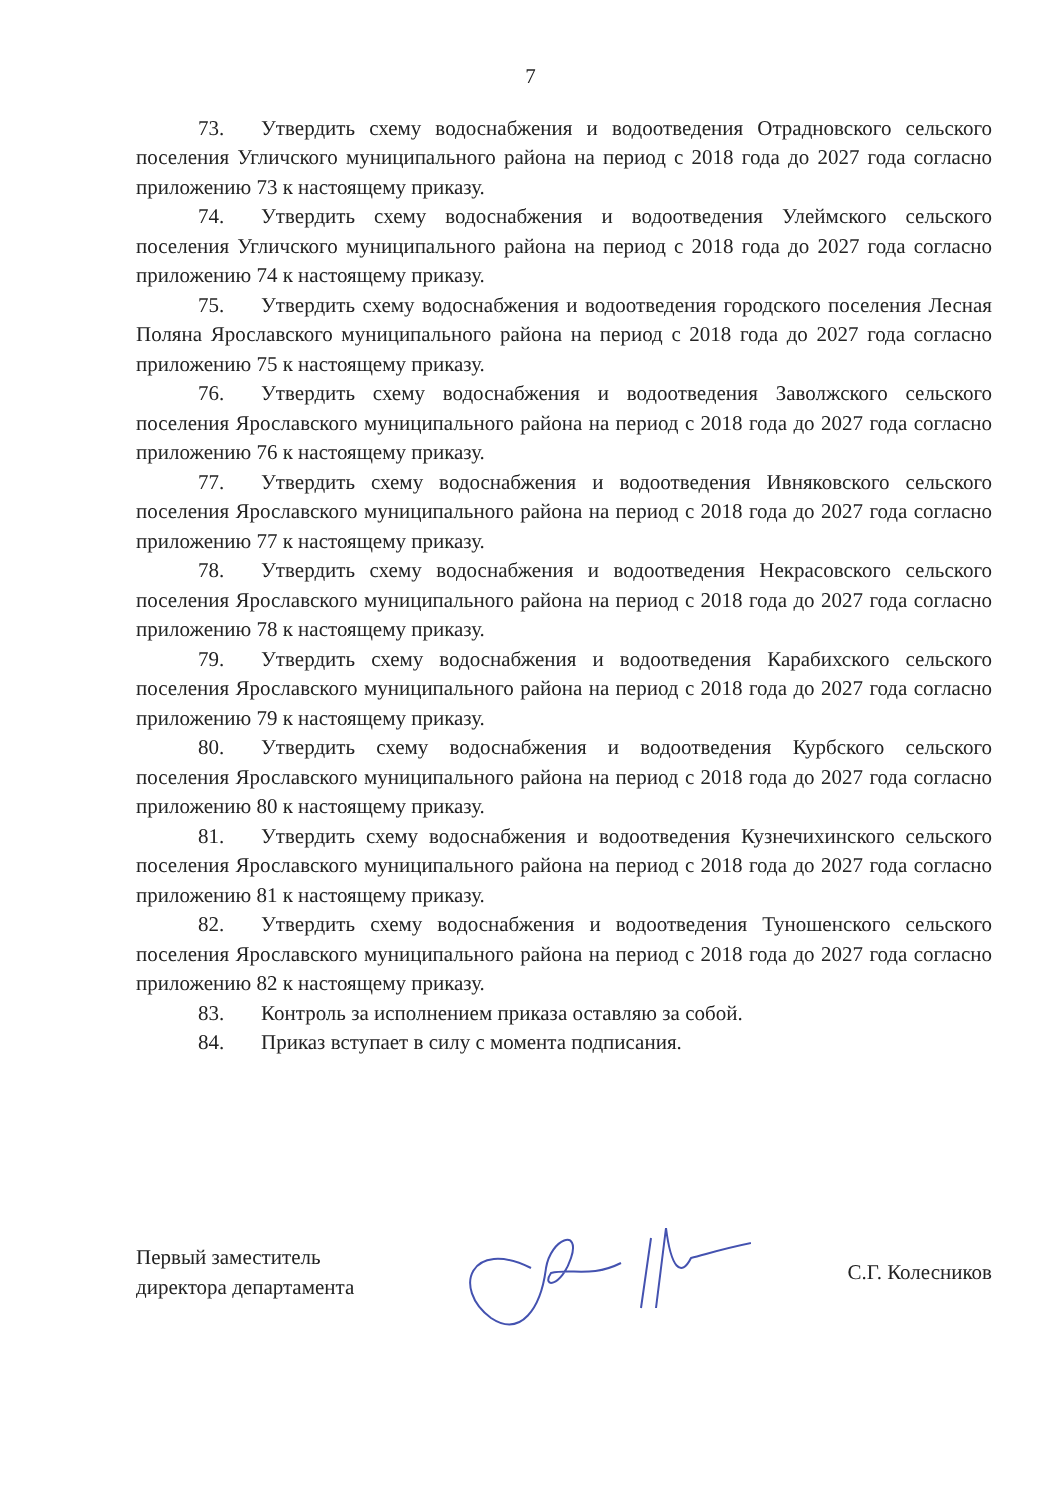7
73. Утвердить схему водоснабжения и водоотведения Отрадновского сельского поселения Угличского муниципального района на период с 2018 года до 2027 года согласно приложению 73 к настоящему приказу.
74. Утвердить схему водоснабжения и водоотведения Улеймского сельского поселения Угличского муниципального района на период с 2018 года до 2027 года согласно приложению 74 к настоящему приказу.
75. Утвердить схему водоснабжения и водоотведения городского поселения Лесная Поляна Ярославского муниципального района на период с 2018 года до 2027 года согласно приложению 75 к настоящему приказу.
76. Утвердить схему водоснабжения и водоотведения Заволжского сельского поселения Ярославского муниципального района на период с 2018 года до 2027 года согласно приложению 76 к настоящему приказу.
77. Утвердить схему водоснабжения и водоотведения Ивняковского сельского поселения Ярославского муниципального района на период с 2018 года до 2027 года согласно приложению 77 к настоящему приказу.
78. Утвердить схему водоснабжения и водоотведения Некрасовского сельского поселения Ярославского муниципального района на период с 2018 года до 2027 года согласно приложению 78 к настоящему приказу.
79. Утвердить схему водоснабжения и водоотведения Карабихского сельского поселения Ярославского муниципального района на период с 2018 года до 2027 года согласно приложению 79 к настоящему приказу.
80. Утвердить схему водоснабжения и водоотведения Курбского сельского поселения Ярославского муниципального района на период с 2018 года до 2027 года согласно приложению 80 к настоящему приказу.
81. Утвердить схему водоснабжения и водоотведения Кузнечихинского сельского поселения Ярославского муниципального района на период с 2018 года до 2027 года согласно приложению 81 к настоящему приказу.
82. Утвердить схему водоснабжения и водоотведения Туношенского сельского поселения Ярославского муниципального района на период с 2018 года до 2027 года согласно приложению 82 к настоящему приказу.
83. Контроль за исполнением приказа оставляю за собой.
84. Приказ вступает в силу с момента подписания.
Первый заместитель
директора департамента
С.Г. Колесников